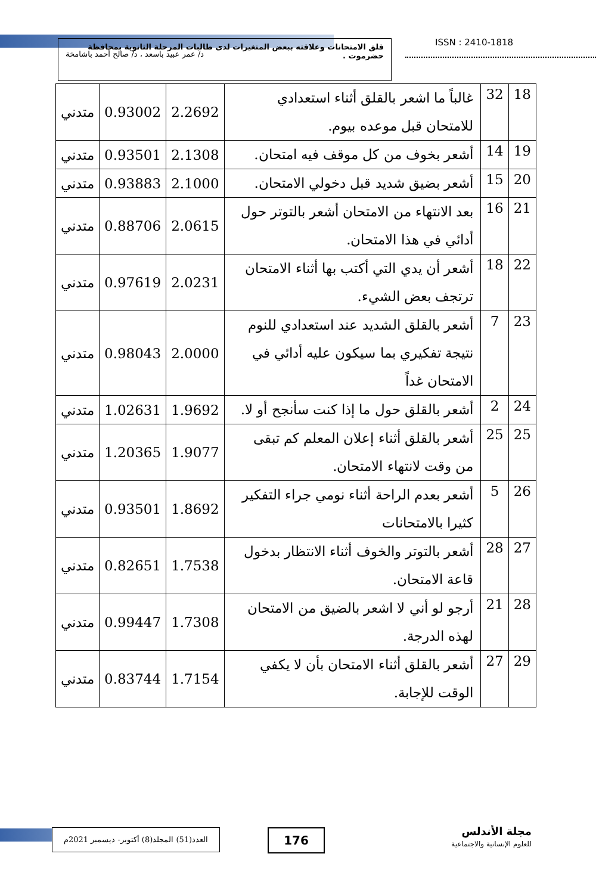قلق الامتحانات وعلاقته ببعض المتغيرات لدى طالبات المرحلة الثانوية بمحافظة حضرموت .
د/ عمر عبيد باسعد ، د/ صالح أحمد باشامخة
ISSN : 2410-1818
| 18 | 32 | غالباً ما اشعر بالقلق أثناء استعدادي للامتحان قبل موعده بيوم. | 2.2692 | 0.93002 | متدني |
| 19 | 14 | أشعر بخوف من كل موقف فيه امتحان. | 2.1308 | 0.93501 | متدني |
| 20 | 15 | أشعر بضيق شديد قبل دخولي الامتحان. | 2.1000 | 0.93883 | متدني |
| 21 | 16 | بعد الانتهاء من الامتحان أشعر بالتوتر حول أدائي في هذا الامتحان. | 2.0615 | 0.88706 | متدني |
| 22 | 18 | أشعر أن يدي التي أكتب بها أثناء الامتحان ترتجف بعض الشيء. | 2.0231 | 0.97619 | متدني |
| 23 | 7 | أشعر بالقلق الشديد عند استعدادي للنوم نتيجة تفكيري بما سيكون عليه أدائي في الامتحان غداً | 2.0000 | 0.98043 | متدني |
| 24 | 2 | أشعر بالقلق حول ما إذا كنت سأنجح أو لا. | 1.9692 | 1.02631 | متدني |
| 25 | 25 | أشعر بالقلق أثناء إعلان المعلم كم تبقى من وقت لانتهاء الامتحان. | 1.9077 | 1.20365 | متدني |
| 26 | 5 | أشعر بعدم الراحة أثناء نومي جراء التفكير كثيرا بالامتحانات | 1.8692 | 0.93501 | متدني |
| 27 | 28 | أشعر بالتوتر والخوف أثناء الانتظار بدخول قاعة الامتحان. | 1.7538 | 0.82651 | متدني |
| 28 | 21 | أرجو لو أني لا اشعر بالضيق من الامتحان لهذه الدرجة. | 1.7308 | 0.99447 | متدني |
| 29 | 27 | أشعر بالقلق أثناء الامتحان بأن لا يكفي الوقت للإجابة. | 1.7154 | 0.83744 | متدني |
العدد(51) المجلد(8) أكتوبر- ديسمبر 2021م
176
مجلة الأندلس
للعلوم الإنسانية والاجتماعية